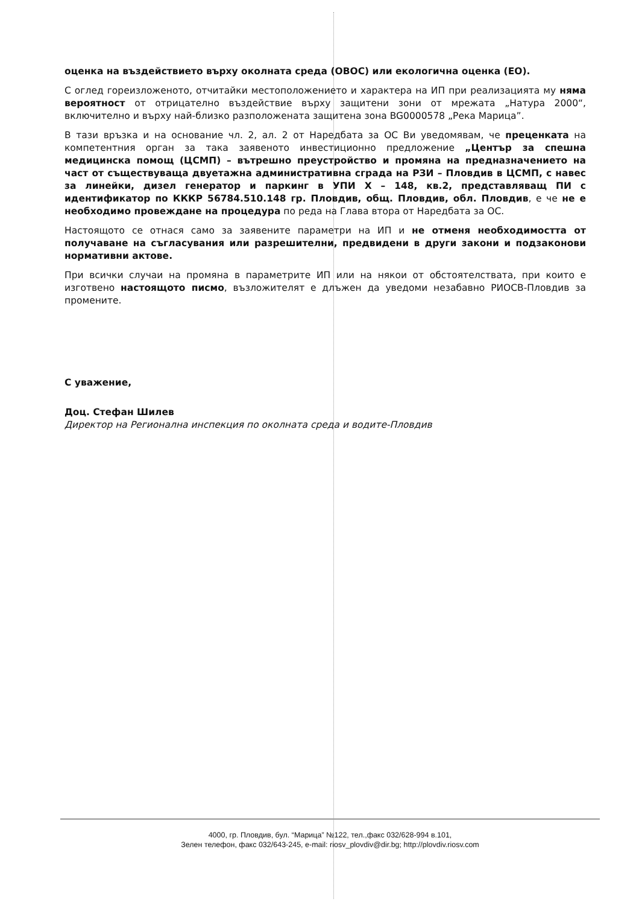оценка на въздействието върху околната среда (ОВОС) или екологична оценка (ЕО).
С оглед гореизложеното, отчитайки местоположението и характера на ИП при реализацията му няма вероятност от отрицателно въздействие върху защитени зони от мрежата „Натура 2000“, включително и върху най-близко разположената защитена зона BG0000578 „Река Марица”.
В тази връзка и на основание чл. 2, ал. 2 от Наредбата за ОС Ви уведомявам, че преценката на компетентния орган за така заявеното инвестиционно предложение „Център за спешна медицинска помощ (ЦСМП) – вътрешно преустройство и промяна на предназначението на част от съществуваща двуетажна административна сграда на РЗИ – Пловдив в ЦСМП, с навес за линейки, дизел генератор и паркинг в УПИ Х – 148, кв.2, представляващ ПИ с идентификатор по КККР 56784.510.148 гр. Пловдив, общ. Пловдив, обл. Пловдив, е че не е необходимо провеждане на процедура по реда на Глава втора от Наредбата за ОС.
Настоящото се отнася само за заявените параметри на ИП и не отменя необходимостта от получаване на съгласувания или разрешителни, предвидени в други закони и подзаконови нормативни актове.
При всички случаи на промяна в параметрите ИП или на някои от обстоятелствата, при които е изготвено настоящото писмо, възложителят е длъжен да уведоми незабавно РИОСВ-Пловдив за промените.
С уважение,
Доц. Стефан Шилев
Директор на Регионална инспекция по околната среда и водите-Пловдив
4000, гр. Пловдив, бул. “Марица” №122, тел.,факс 032/628-994 в.101,
Зелен телефон, факс 032/643-245, e-mail: riosv_plovdiv@dir.bg; http://plovdiv.riosv.com